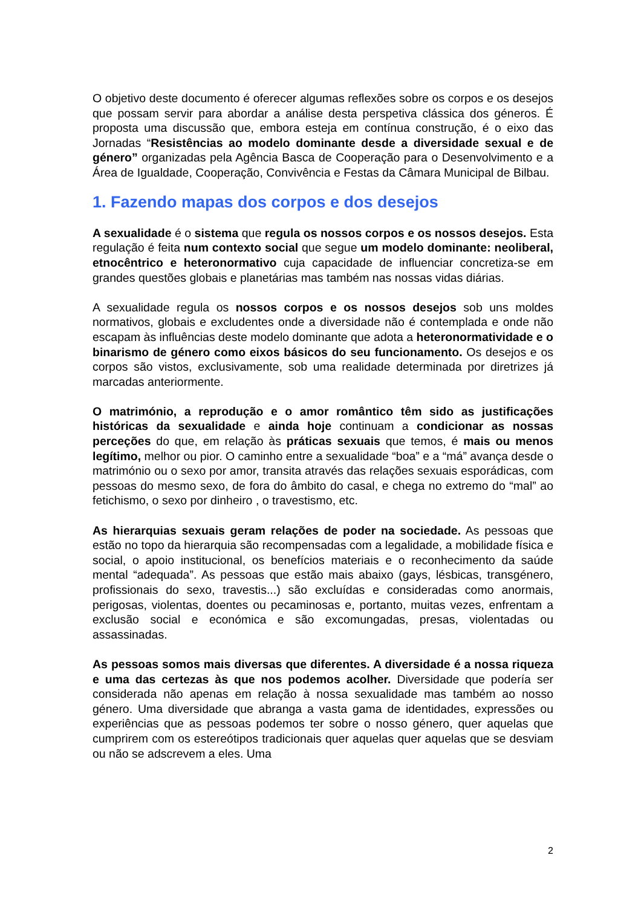O objetivo deste documento é oferecer algumas reflexões sobre os corpos e os desejos que possam servir para abordar a análise desta perspetiva clássica dos géneros. É proposta uma discussão que, embora esteja em contínua construção, é o eixo das Jornadas “Resistências ao modelo dominante desde a diversidade sexual e de género” organizadas pela Agência Basca de Cooperação para o Desenvolvimento e a Área de Igualdade, Cooperação, Convivência e Festas da Câmara Municipal de Bilbau.
1. Fazendo mapas dos corpos e dos desejos
A sexualidade é o sistema que regula os nossos corpos e os nossos desejos. Esta regulação é feita num contexto social que segue um modelo dominante: neoliberal, etnocêntrico e heteronormativo cuja capacidade de influenciar concretiza-se em grandes questões globais e planetárias mas também nas nossas vidas diárias.
A sexualidade regula os nossos corpos e os nossos desejos sob uns moldes normativos, globais e excludentes onde a diversidade não é contemplada e onde não escapam às influências deste modelo dominante que adota a heteronormatividade e o binarismo de género como eixos básicos do seu funcionamento. Os desejos e os corpos são vistos, exclusivamente, sob uma realidade determinada por diretrizes já marcadas anteriormente.
O matrimónio, a reprodução e o amor romântico têm sido as justificações históricas da sexualidade e ainda hoje continuam a condicionar as nossas perceções do que, em relação às práticas sexuais que temos, é mais ou menos legítimo, melhor ou pior. O caminho entre a sexualidade “boa” e a “má” avança desde o matrimónio ou o sexo por amor, transita através das relações sexuais esporádicas, com pessoas do mesmo sexo, de fora do âmbito do casal, e chega no extremo do “mal” ao fetichismo, o sexo por dinheiro , o travestismo, etc.
As hierarquias sexuais geram relações de poder na sociedade. As pessoas que estão no topo da hierarquia são recompensadas com a legalidade, a mobilidade física e social, o apoio institucional, os benefícios materiais e o reconhecimento da saúde mental “adequada”. As pessoas que estão mais abaixo (gays, lésbicas, transgénero, profissionais do sexo, travestis...) são excluídas e consideradas como anormais, perigosas, violentas, doentes ou pecaminosas e, portanto, muitas vezes, enfrentam a exclusão social e económica e são excomungadas, presas, violentadas ou assassinadas.
As pessoas somos mais diversas que diferentes. A diversidade é a nossa riqueza e uma das certezas às que nos podemos acolher. Diversidade que podería ser considerada não apenas em relação à nossa sexualidade mas também ao nosso género. Uma diversidade que abranga a vasta gama de identidades, expressões ou experiências que as pessoas podemos ter sobre o nosso género, quer aquelas que cumprirem com os estereótipos tradicionais quer aquelas quer aquelas que se desviam ou não se adscrevem a eles. Uma
2